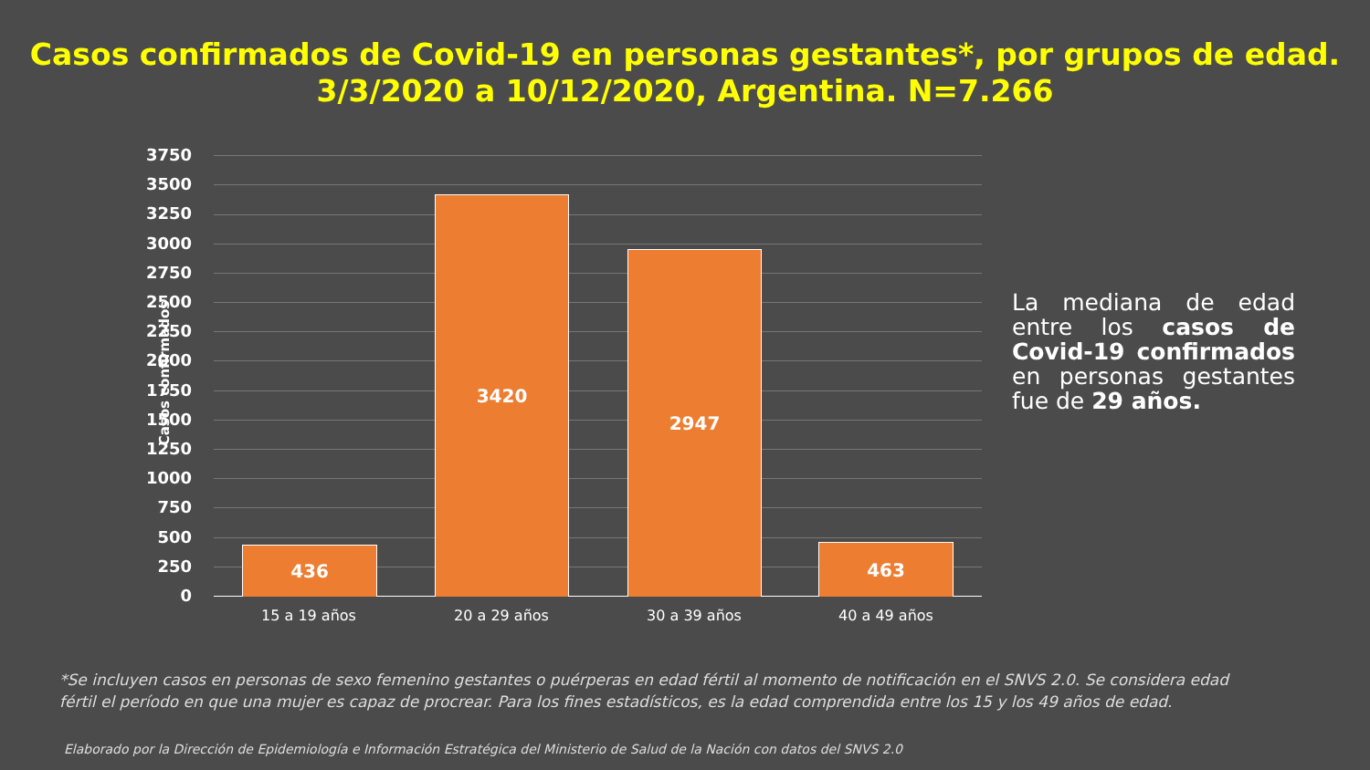Casos confirmados de Covid-19 en personas gestantes*, por grupos de edad.
3/3/2020 a 10/12/2020, Argentina. N=7.266
Casos confirmados
3750
3500
3250
3000
2750
2500
2250
2000
1750
1500
1250
1000
750
500
250
0
436
3420
2947
463
15 a 19 años 20 a 29 años 30 a 39 años 40 a 49 años
La mediana de edad entre los casos de Covid-19 confirmados en personas gestantes fue de 29 años.
*Se incluyen casos en personas de sexo femenino gestantes o puérperas en edad fértil al momento de notificación en el SNVS 2.0. Se considera edad fértil el período en que una mujer es capaz de procrear. Para los fines estadísticos, es la edad comprendida entre los 15 y los 49 años de edad.
Elaborado por la Dirección de Epidemiología e Información Estratégica del Ministerio de Salud de la Nación con datos del SNVS 2.0